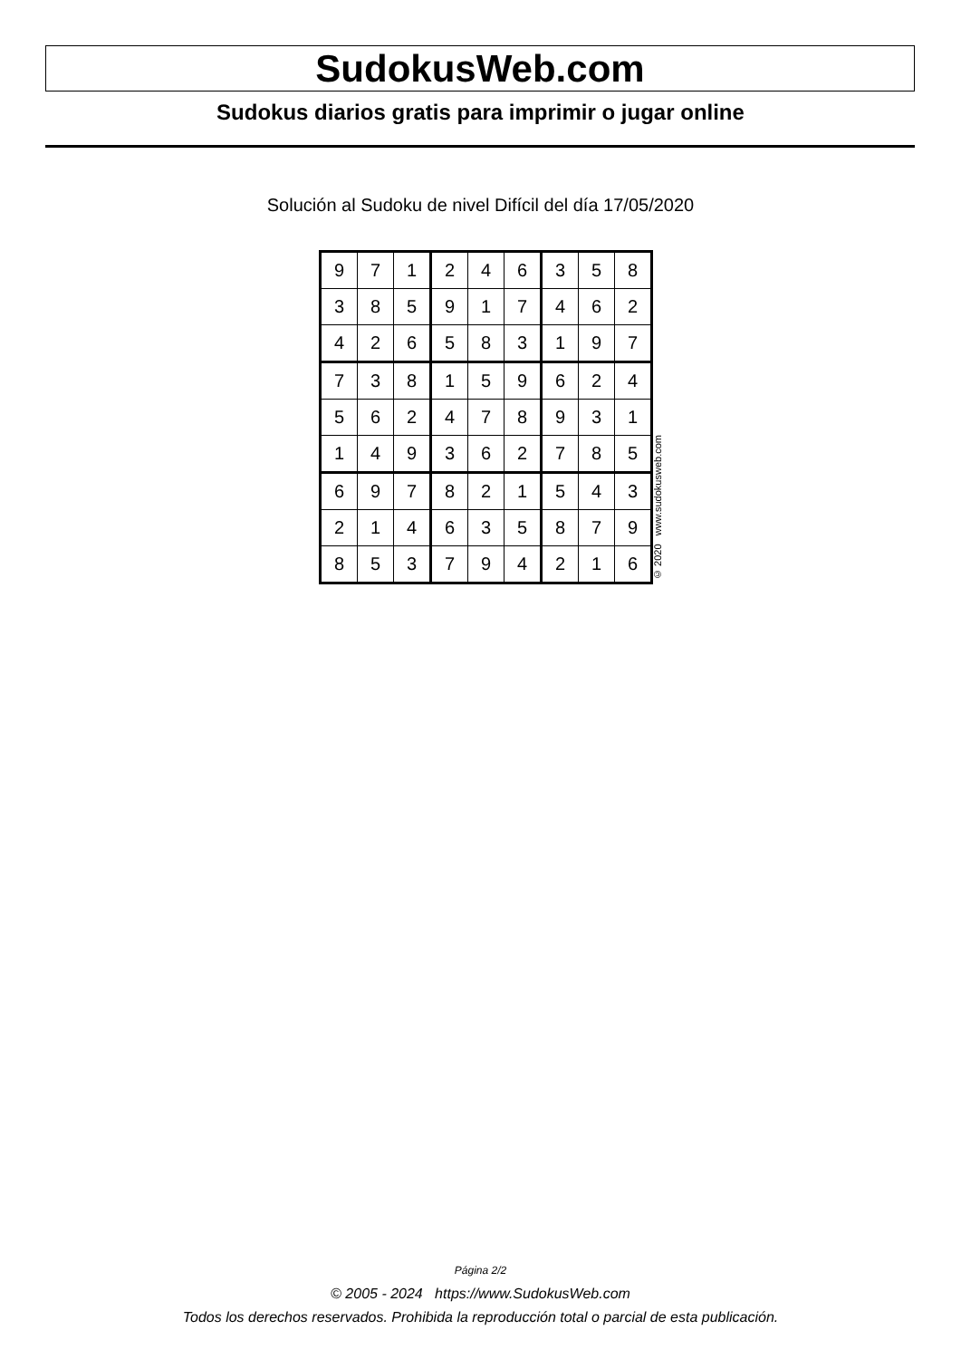SudokusWeb.com
Sudokus diarios gratis para imprimir o jugar online
Solución al Sudoku de nivel Difícil del día 17/05/2020
| 9 | 7 | 1 | 2 | 4 | 6 | 3 | 5 | 8 |
| 3 | 8 | 5 | 9 | 1 | 7 | 4 | 6 | 2 |
| 4 | 2 | 6 | 5 | 8 | 3 | 1 | 9 | 7 |
| 7 | 3 | 8 | 1 | 5 | 9 | 6 | 2 | 4 |
| 5 | 6 | 2 | 4 | 7 | 8 | 9 | 3 | 1 |
| 1 | 4 | 9 | 3 | 6 | 2 | 7 | 8 | 5 |
| 6 | 9 | 7 | 8 | 2 | 1 | 5 | 4 | 3 |
| 2 | 1 | 4 | 6 | 3 | 5 | 8 | 7 | 9 |
| 8 | 5 | 3 | 7 | 9 | 4 | 2 | 1 | 6 |
© 2020 www.sudokusweb.com
Página 2/2
© 2005 - 2024 https://www.SudokusWeb.com
Todos los derechos reservados. Prohibida la reproducción total o parcial de esta publicación.